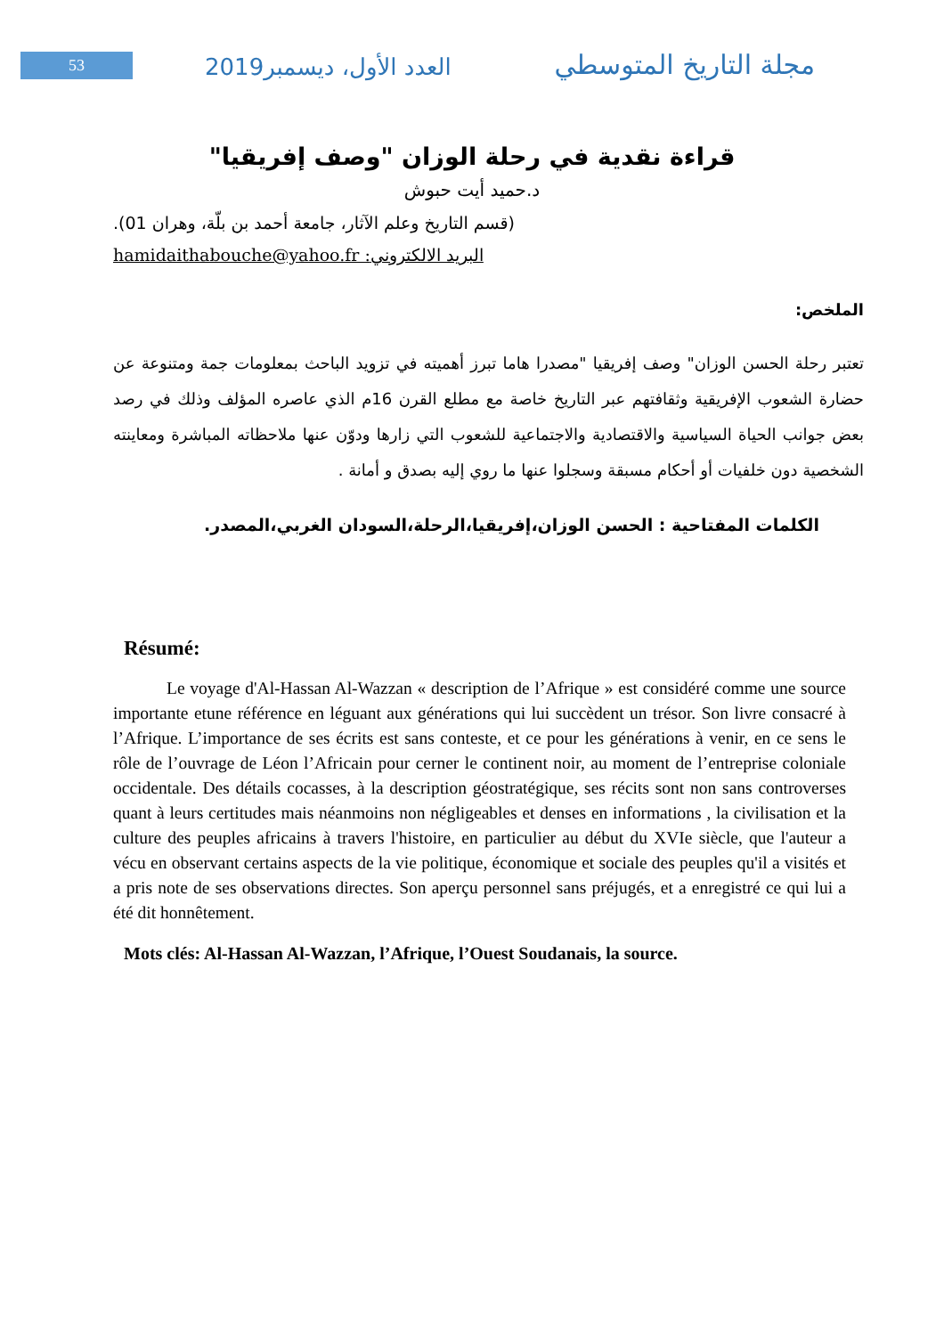53 العدد الأول، ديسمبر2019 مجلة التاريخ المتوسطي
قراءة نقدية في رحلة الوزان "وصف إفريقيا"
د.حميد أيت حبوش
(قسم التاريخ وعلم الآثار، جامعة أحمد بن بلّة، وهران 01).
hamidaithabouche@yahoo.fr :البريد الالكتروني
الملخص:
تعتبر رحلة الحسن الوزان" وصف إفريقيا "مصدرا هاما تبرز أهميته في تزويد الباحث بمعلومات جمة ومتنوعة عن حضارة الشعوب الإفريقية وثقافتهم عبر التاريخ خاصة مع مطلع القرن 16م الذي عاصره المؤلف وذلك في رصد بعض جوانب الحياة السياسية والاقتصادية والاجتماعية للشعوب التي زارها ودوّن عنها ملاحظاته المباشرة ومعاينته الشخصية دون خلفيات أو أحكام مسبقة وسجلوا عنها ما روي إليه بصدق و أمانة .
الكلمات المفتاحية : الحسن الوزان،إفريقيا،الرحلة،السودان الغربي،المصدر.
Résumé:
Le voyage d'Al-Hassan Al-Wazzan « description de l’Afrique » est considéré comme une source importante etune référence en léguant aux générations qui lui succèdent un trésor. Son livre consacré à l’Afrique. L’importance de ses écrits est sans conteste, et ce pour les générations à venir, en ce sens le rôle de l’ouvrage de Léon l’Africain pour cerner le continent noir, au moment de l’entreprise coloniale occidentale. Des détails cocasses, à la description géostratégique, ses récits sont non sans controverses quant à leurs certitudes mais néanmoins non négligeables et denses en informations , la civilisation et la culture des peuples africains à travers l'histoire, en particulier au début du XVIe siècle, que l'auteur a vécu en observant certains aspects de la vie politique, économique et sociale des peuples qu'il a visités et a pris note de ses observations directes. Son aperçu personnel sans préjugés, et a enregistré ce qui lui a été dit honnêtement.
Mots clés: Al-Hassan Al-Wazzan, l’Afrique, l’Ouest Soudanais, la source.